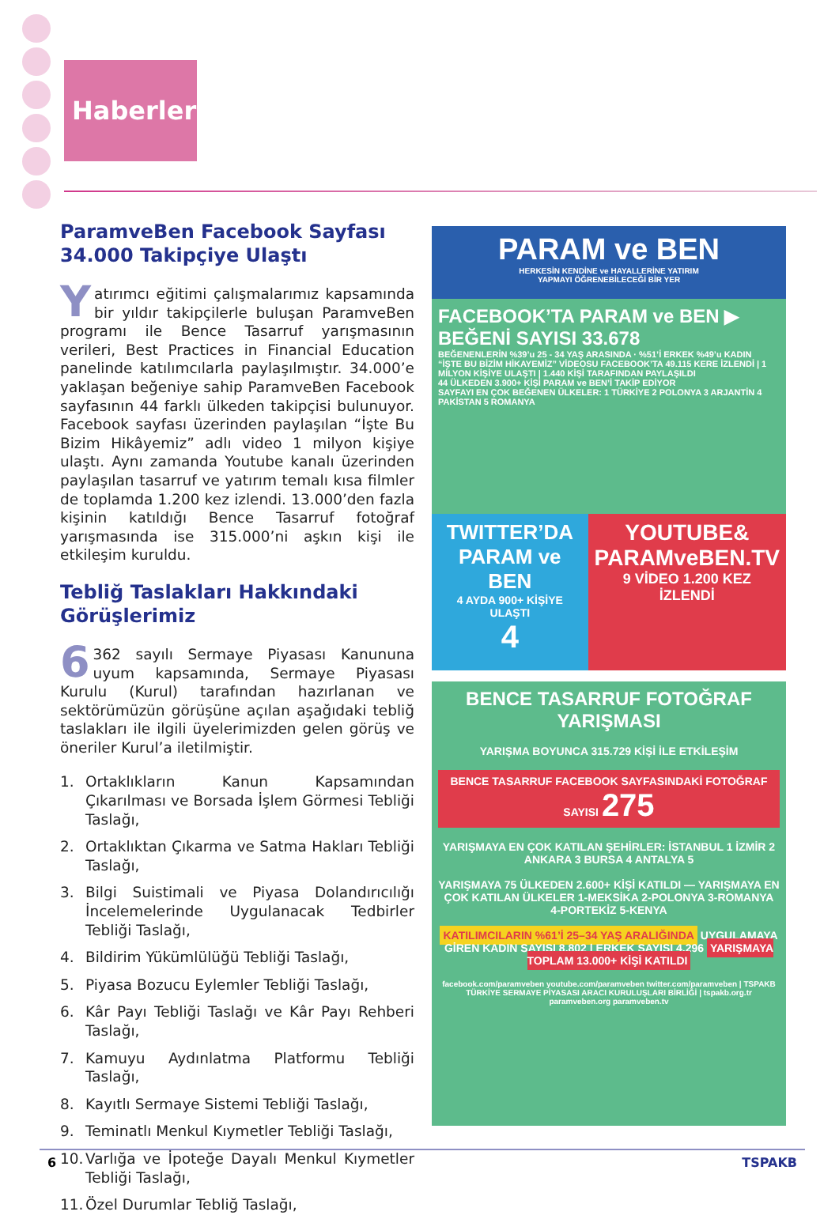Haberler
ParamveBen Facebook Sayfası 34.000 Takipçiye Ulaştı
Yatırımcı eğitimi çalışmalarımız kapsamında bir yıldır takipçilerle buluşan ParamveBen programı ile Bence Tasarruf yarışmasının verileri, Best Practices in Financial Education panelinde katılımcılarla paylaşılmıştır. 34.000’e yaklaşan beğeniye sahip ParamveBen Facebook sayfasının 44 farklı ülkeden takipçisi bulunuyor. Facebook sayfası üzerinden paylaşılan “İşte Bu Bizim Hikâyemiz” adlı video 1 milyon kişiye ulaştı. Aynı zamanda Youtube kanalı üzerinden paylaşılan tasarruf ve yatırım temalı kısa filmler de toplamda 1.200 kez izlendi. 13.000’den fazla kişinin katıldığı Bence Tasarruf fotoğraf yarışmasında ise 315.000’ni aşkın kişi ile etkileşim kuruldu.
Tebliğ Taslakları Hakkındaki Görüşlerimiz
6 362 sayılı Sermaye Piyasası Kanununa uyum kapsamında, Sermaye Piyasası Kurulu (Kurul) tarafından hazırlanan ve sektörümüzün görüşüne açılan aşağıdaki tebliğ taslakları ile ilgili üyelerimizden gelen görüş ve öneriler Kurul’a iletilmiştir.
1. Ortaklıkların Kanun Kapsamından Çıkarılması ve Borsada İşlem Görmesi Tebliği Taslağı,
2. Ortaklıktan Çıkarma ve Satma Hakları Tebliği Taslağı,
3. Bilgi Suistimali ve Piyasa Dolandırıcılığı İncelemelerinde Uygulanacak Tedbirler Tebliği Taslağı,
4. Bildirim Yükümlülüğü Tebliği Taslağı,
5. Piyasa Bozucu Eylemler Tebliği Taslağı,
6. Kâr Payı Tebliği Taslağı ve Kâr Payı Rehberi Taslağı,
7. Kamuyu Aydınlatma Platformu Tebliği Taslağı,
8. Kayıtlı Sermaye Sistemi Tebliği Taslağı,
9. Teminatlı Menkul Kıymetler Tebliği Taslağı,
10. Varlığa ve İpoteğe Dayalı Menkul Kıymetler Tebliği Taslağı,
11. Özel Durumlar Tebliğ Taslağı,
PARAM ve BEN
HERKESİN KENDİNE ve HAYALLERİNE YATIRIM
YAPMAYI ÖĞRENEBİLECEĞİ BİR YER
FACEBOOK’TA PARAM ve BEN ▶ BEĞENİ SAYISI 33.678
BEĞENENLERİN %39’u 25 - 34 YAŞ ARASINDA · %51’İ ERKEK %49’u KADIN
“İŞTE BU BİZİM HİKAYEMİZ” VİDEOSU FACEBOOK’TA 49.115 KERE İZLENDİ | 1 MİLYON KİŞİYE ULAŞTI | 1.440 KİŞİ TARAFINDAN PAYLAŞILDI
44 ÜLKEDEN 3.900+ KİŞİ PARAM ve BEN’İ TAKİP EDİYOR
SAYFAYI EN ÇOK BEĞENEN ÜLKELER: 1 TÜRKİYE 2 POLONYA 3 ARJANTİN 4 PAKİSTAN 5 ROMANYA
TWITTER’DA
PARAM ve BEN
4 AYDA 900+ KİŞİYE ULAŞTI
4
YOUTUBE&
PARAMveBEN.TV
9 VİDEO 1.200 KEZ İZLENDİ
BENCE TASARRUF FOTOĞRAF YARIŞMASI
YARIŞMA BOYUNCA 315.729 KİŞİ İLE ETKİLEŞİM
BENCE TASARRUF FACEBOOK SAYFASINDAKİ FOTOĞRAF SAYISI 275
YARIŞMAYA EN ÇOK KATILAN ŞEHİRLER: İSTANBUL 1 İZMİR 2 ANKARA 3 BURSA 4 ANTALYA 5
YARIŞMAYA 75 ÜLKEDEN 2.600+ KİŞİ KATILDI — YARIŞMAYA EN ÇOK KATILAN ÜLKELER 1-MEKSİKA 2-POLONYA 3-ROMANYA 4-PORTEKİZ 5-KENYA
KATILIMCILARIN %61’İ 25–34 YAŞ ARALIĞINDA UYGULAMAYA GİREN KADIN SAYISI 8.802 | ERKEK SAYISI 4.296 YARIŞMAYA TOPLAM 13.000+ KİŞİ KATILDI
facebook.com/paramveben youtube.com/paramveben twitter.com/paramveben | TSPAKB TÜRKİYE SERMAYE PİYASASI ARACI KURULUŞLARI BİRLİĞİ | tspakb.org.tr paramveben.org paramveben.tv
6 TSPAKB